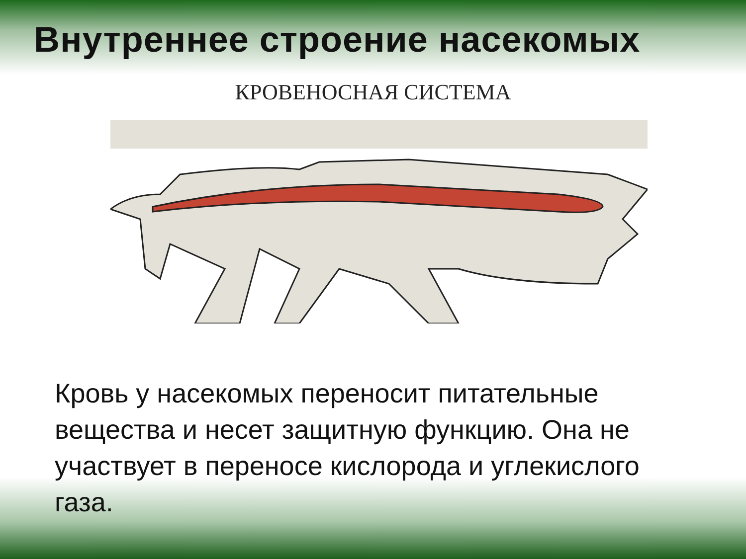Внутреннее строение насекомых
КРОВЕНОСНАЯ СИСТЕМА
Кровь у насекомых переносит питательные вещества и несет защитную функцию. Она не участвует в переносе кислорода и углекислого газа.